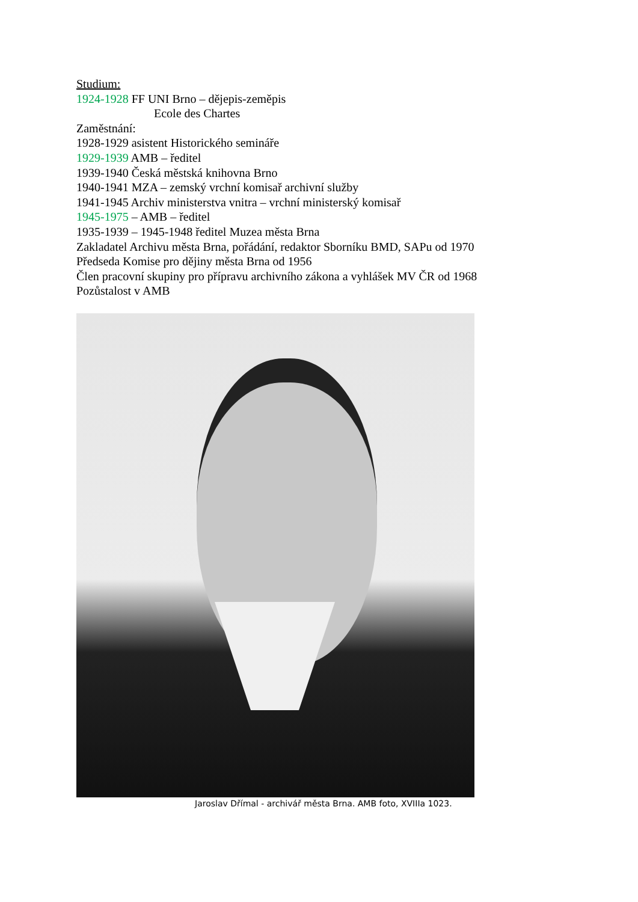Studium:
1924-1928 FF UNI Brno – dějepis-zeměpis
Ecole des Chartes
Zaměstnání:
1928-1929 asistent Historického semináře
1929-1939 AMB – ředitel
1939-1940 Česká městská knihovna Brno
1940-1941 MZA – zemský vrchní komisař archivní služby
1941-1945 Archiv ministerstva vnitra – vrchní ministerský komisař
1945-1975 – AMB – ředitel
1935-1939 – 1945-1948 ředitel Muzea města Brna
Zakladatel Archivu města Brna, pořádání, redaktor Sborníku BMD, SAPu od 1970
Předseda Komise pro dějiny města Brna od 1956
Člen pracovní skupiny pro přípravu archivního zákona a vyhlášek MV ČR od 1968
Pozůstalost v AMB
Jaroslav Dřímal - archivář města Brna. AMB foto, XVIIIa 1023.